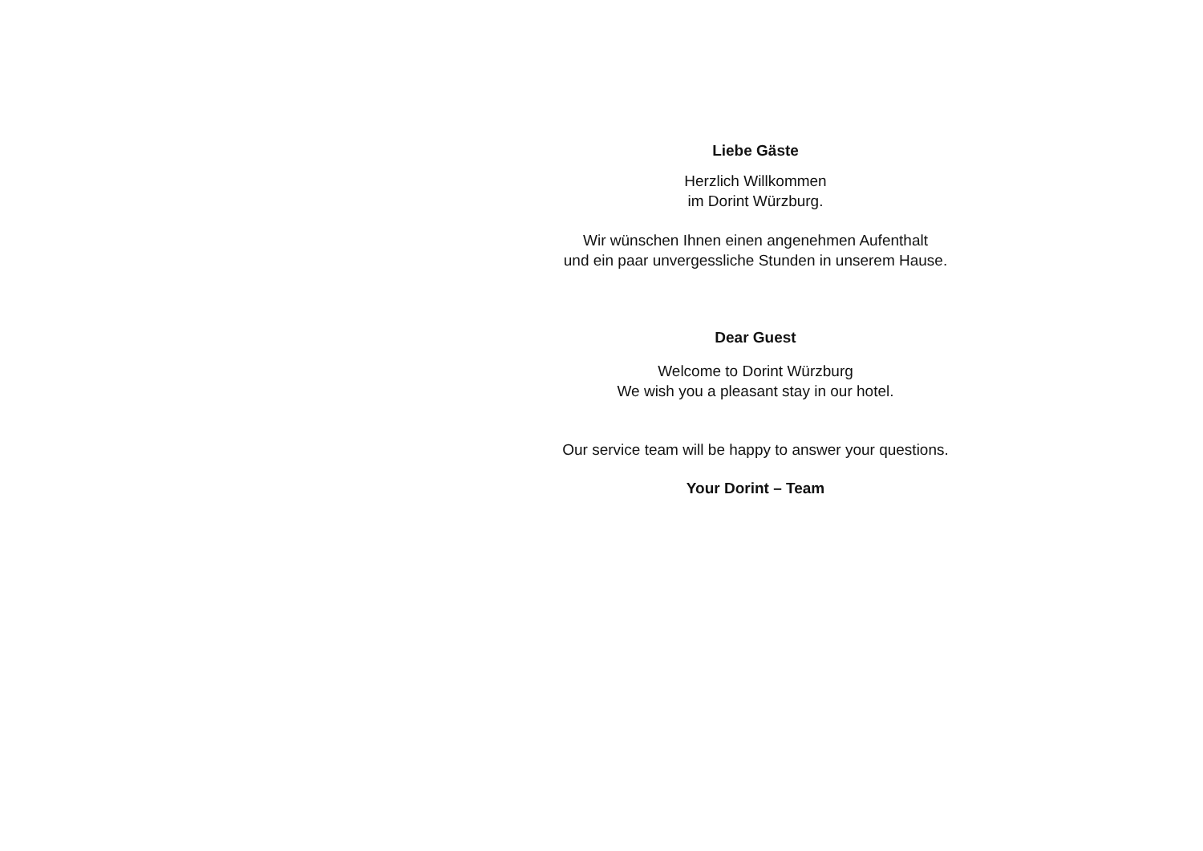Liebe Gäste
Herzlich Willkommen
im Dorint Würzburg.
Wir wünschen Ihnen einen angenehmen Aufenthalt
und ein paar unvergessliche Stunden in unserem Hause.
Dear Guest
Welcome to Dorint Würzburg
We wish you a pleasant stay in our hotel.
Our service team will be happy to answer your questions.
Your Dorint – Team